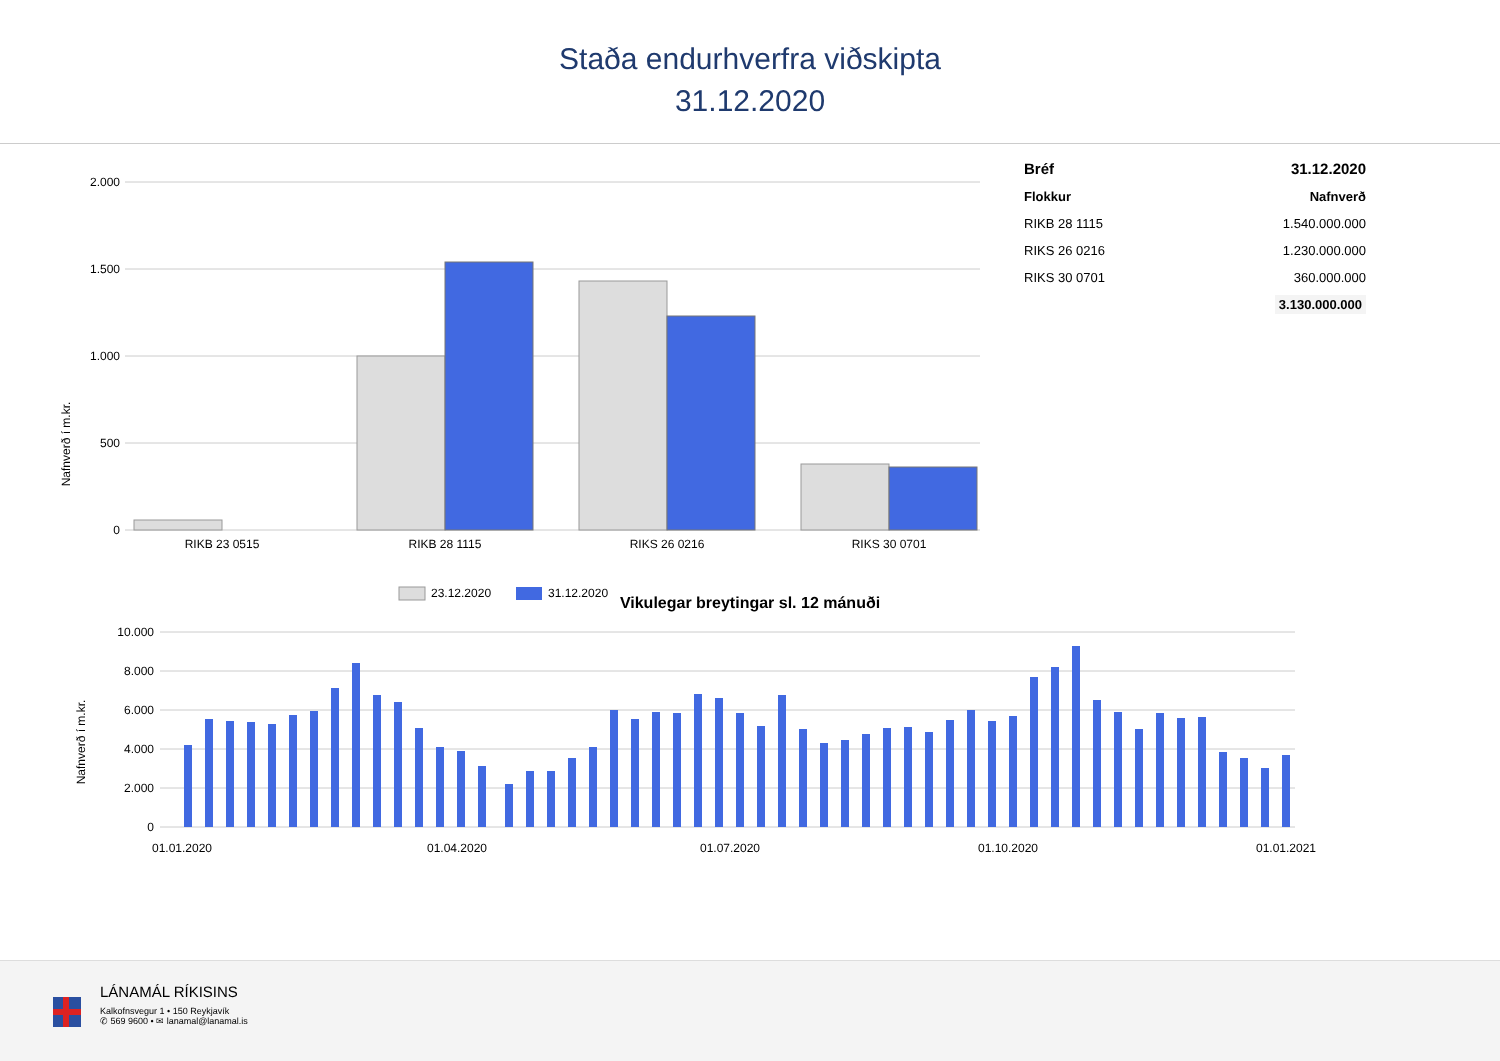Staða endurhverfra viðskipta
31.12.2020
Nafnverð í m.kr.
2.000
1.500
1.000
500
0
RIKB 23 0515
RIKB 28 1115
RIKS 26 0216
RIKS 30 0701
23.12.2020
31.12.2020
| Bréf | 31.12.2020 |
| --- | --- |
| Flokkur | Nafnverð |
| RIKB 28 1115 | 1.540.000.000 |
| RIKS 26 0216 | 1.230.000.000 |
| RIKS 30 0701 | 360.000.000 |
| | 3.130.000.000 |
Vikulegar breytingar sl. 12 mánuði
Nafnverð í m.kr.
10.000
8.000
6.000
4.000
2.000
0
01.01.2020
01.04.2020
01.07.2020
01.10.2020
01.01.2021
LÁNAMÁL RÍKISINS
Kalkofnsvegur 1 • 150 Reykjavík
✆ 569 9600 • ✉ lanamal@lanamal.is